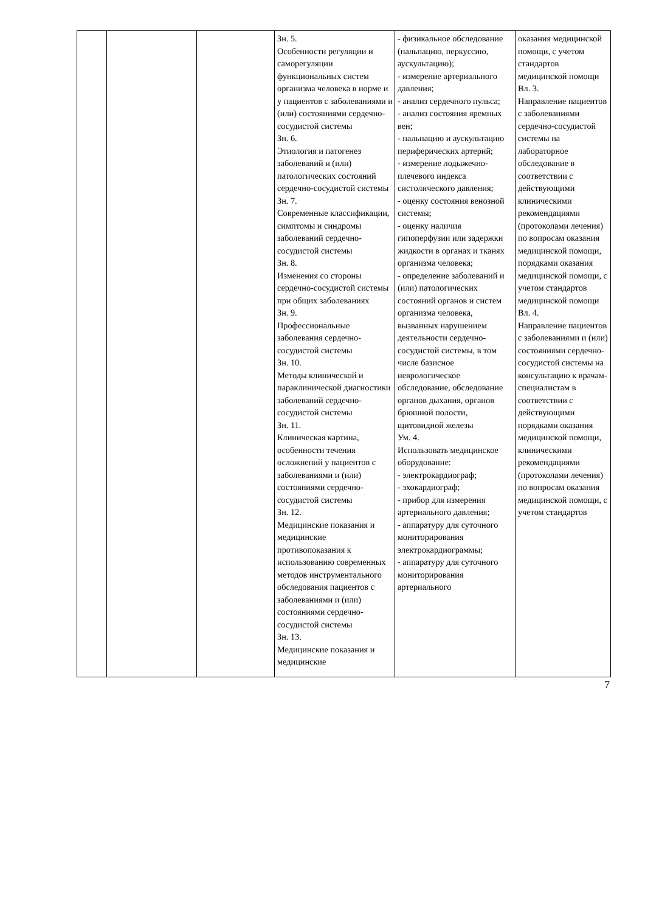| | | | Зн. 5. Особенности регуляции и саморегуляции функциональных систем организма человека в норме и у пациентов с заболеваниями и (или) состояниями сердечно-сосудистой системы Зн. 6. Этиология и патогенез заболеваний и (или) патологических состояний сердечно-сосудистой системы Зн. 7. Современные классификации, симптомы и синдромы заболеваний сердечно-сосудистой системы Зн. 8. Изменения со стороны сердечно-сосудистой системы при общих заболеваниях Зн. 9. Профессиональные заболевания сердечно-сосудистой системы Зн. 10. Методы клинической и параклинической диагностики заболеваний сердечно-сосудистой системы Зн. 11. Клиническая картина, особенности течения осложнений у пациентов с заболеваниями и (или) состояниями сердечно-сосудистой системы Зн. 12. Медицинские показания и медицинские противопоказания к использованию современных методов инструментального обследования пациентов с заболеваниями и (или) состояниями сердечно-сосудистой системы Зн. 13. Медицинские показания и медицинские | - физикальное обследование (пальпацию, перкуссию, аускультацию); - измерение артериального давления; - анализ сердечного пульса; - анализ состояния яремных вен; - пальпацию и аускультацию периферических артерий; - измерение лодыжечно-плечевого индекса систолического давления; - оценку состояния венозной системы; - оценку наличия гипоперфузии или задержки жидкости в органах и тканях организма человека; - определение заболеваний и (или) патологических состояний органов и систем организма человека, вызванных нарушением деятельности сердечно-сосудистой системы, в том числе базисное неврологическое обследование, обследование органов дыхания, органов брюшной полости, щитовидной железы Ум. 4. Использовать медицинское оборудование: - электрокардиограф; - эхокардиограф; - прибор для измерения артериального давления; - аппаратуру для суточного мониторирования электрокардиограммы; - аппаратуру для суточного мониторирования артериального | оказания медицинской помощи, с учетом стандартов медицинской помощи Вл. 3. Направление пациентов с заболеваниями сердечно-сосудистой системы на лабораторное обследование в соответствии с действующими клиническими рекомендациями (протоколами лечения) по вопросам оказания медицинской помощи, порядками оказания медицинской помощи, с учетом стандартов медицинской помощи Вл. 4. Направление пациентов с заболеваниями и (или) состояниями сердечно-сосудистой системы на консультацию к врачам-специалистам в соответствии с действующими порядками оказания медицинской помощи, клиническими рекомендациями (протоколами лечения) по вопросам оказания медицинской помощи, с учетом стандартов |
7